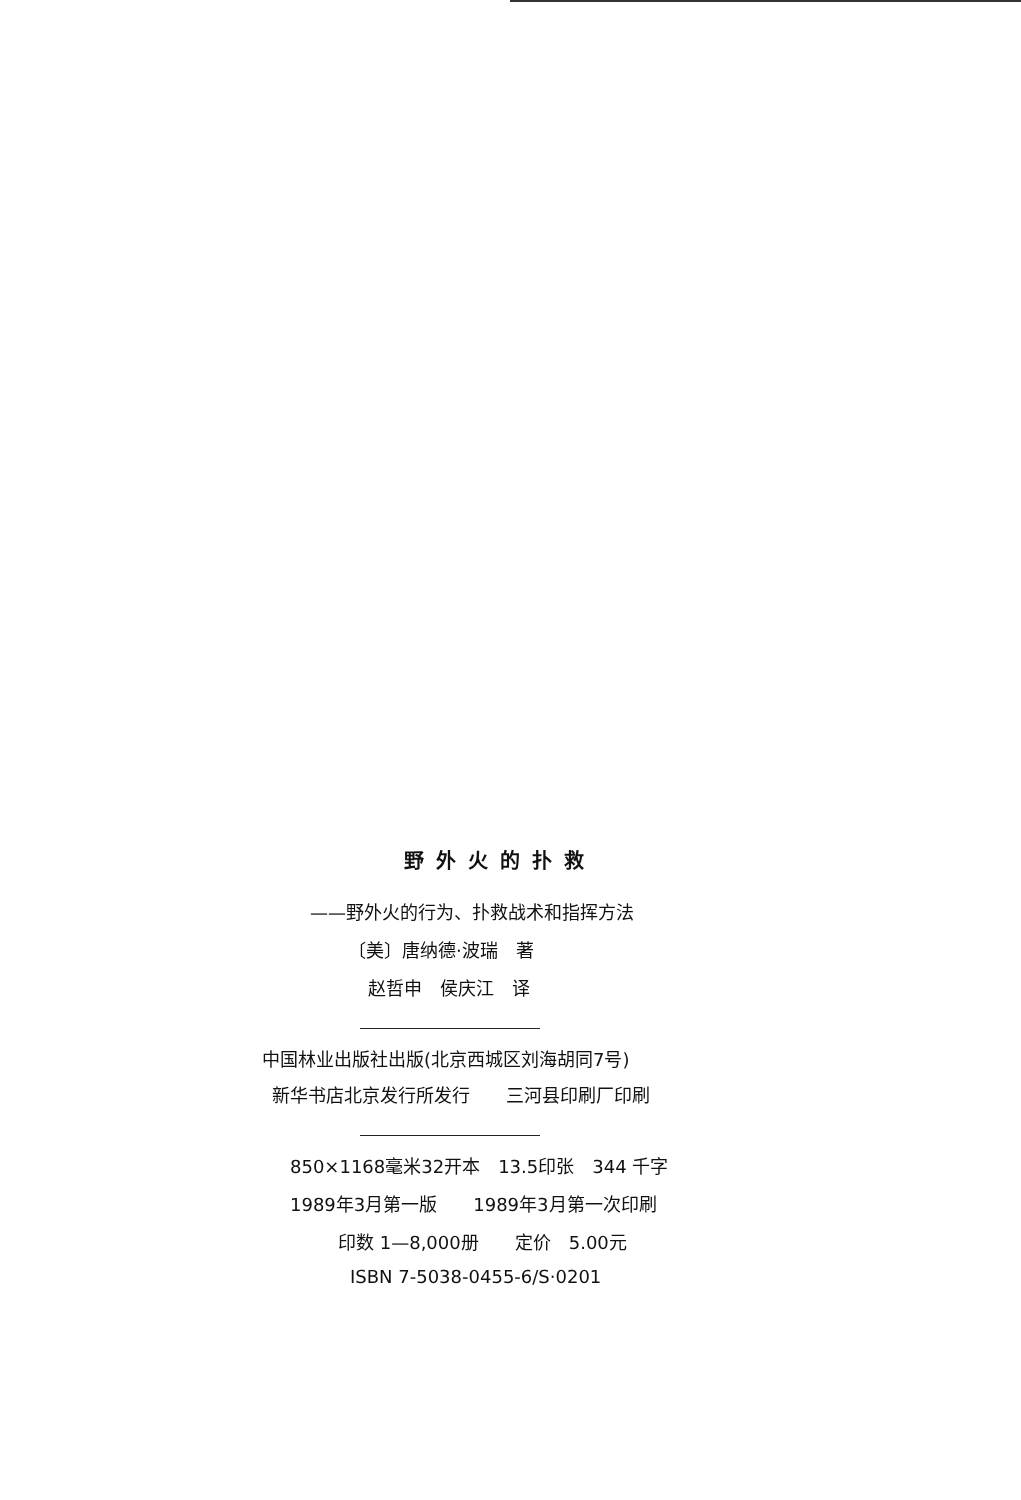野外火的扑救
——野外火的行为、扑救战术和指挥方法
〔美〕唐纳德·波瑞　著
赵哲申　侯庆江　译
中国林业出版社出版(北京西城区刘海胡同7号)
新华书店北京发行所发行　　三河县印刷厂印刷
850×1168毫米32开本　13.5印张　344 千字
1989年3月第一版　　1989年3月第一次印刷
印数 1—8,000册　　定价　5.00元
ISBN 7-5038-0455-6/S·0201